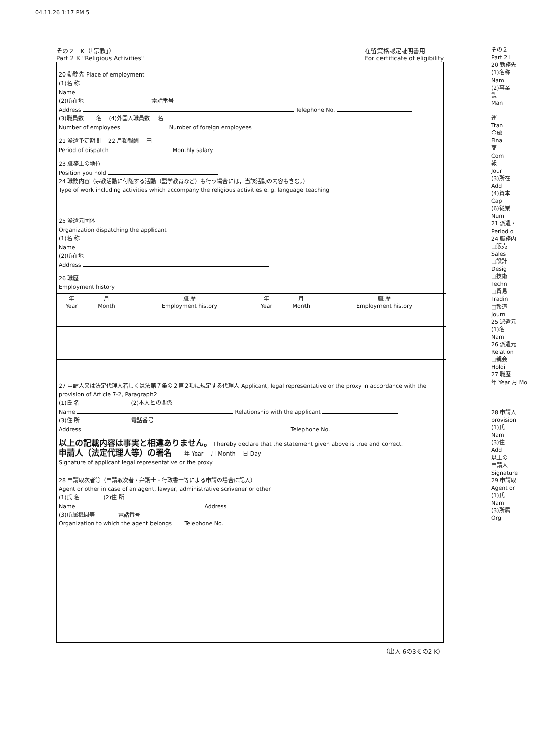04.11.26 1:17 PM 5
その２　K（「宗教」）
Part 2 K "Religious Activities"
在留資格認定証明書用
For certificate of eligibility
20 勤務先 Place of employment
(1)名 称
Name
(2)所在地 　　　　　　　　　　　　電話番号
Address Telephone No.
(3)職員数 　　名 　(4)外国人職員数 　名
Number of employees Number of foreign employees
21 派遣予定期間 　22 月額報酬 　円
Period of dispatch Monthly salary
23 職務上の地位
Position you hold
24 職務内容（宗教活動に付随する活動（語学教育など）も行う場合には，当該活動の内容も含む。）
Type of work including activities which accompany the religious activities e. g. language teaching
25 派遣元団体
Organization dispatching the applicant
(1)名 称
Name
(2)所在地
Address
26 職歴
Employment history
| 年 Year | 月 Month | 職 歴 Employment history | 年 Year | 月 Month | 職 歴 Employment history |
| --- | --- | --- | --- | --- | --- |
27 申請人又は法定代理人若しくは法第７条の２第２項に規定する代理人 Applicant, legal representative or the proxy in accordance with the provision of Article 7-2, Paragraph2.
(1)氏 名 　　　　　　　　　(2)本人との関係
Name Relationship with the applicant
(3)住 所 　　　　　　　　　電話番号
Address Telephone No.
以上の記載内容は事実と相違ありません。 I hereby declare that the statement given above is true and correct.
申請人（法定代理人等）の署名 　　年 Year 　月 Month 　日 Day
Signature of applicant legal representative or the proxy
28 申請取次者等（申請取次者・弁護士・行政書士等による申請の場合に記入）
Agent or other in case of an agent, lawyer, administrative scrivener or other
(1)氏 名 　　　　(2)住 所
Name Address
(3)所属機関等 　　　　電話番号
Organization to which the agent belongs 　　Telephone No.
（出入 6の3その2 K）
その２
Part 2 L
20 勤務先
(1)名称
Nam
(2)事業
製
Man
運
Tran
金融
Fina
商
Com
報
Jour
(3)所在
Add
(4)資本
Cap
(6)従業
Num
21 派遣・
Period o
24 職務内
□販売
Sales
□設計
Desig
□技術
Techn
□貿易
Tradin
□報道
Journ
25 派遣元
(1)名
Nam
26 派遣元
Relation
□親会
Holdi
27 職歴
年 Year 月 Mo
28 申請人
provision
(1)氏
Nam
(3)住
Add
以上の
申請人
Signature
29 申請取
Agent or
(1)氏
Nam
(3)所属
Org